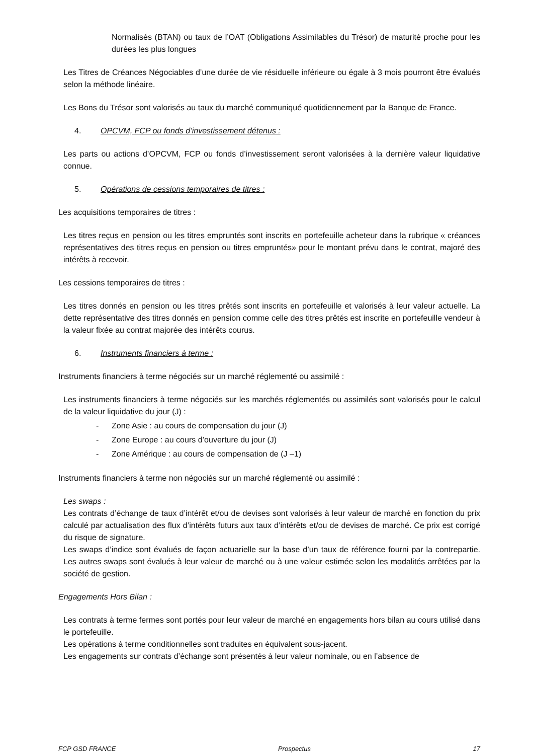Normalisés (BTAN) ou taux de l’OAT (Obligations Assimilables du Trésor) de maturité proche pour les durées les plus longues
Les Titres de Créances Négociables d’une durée de vie résiduelle inférieure ou égale à 3 mois pourront être évalués selon la méthode linéaire.
Les Bons du Trésor sont valorisés au taux du marché communiqué quotidiennement par la Banque de France.
4. OPCVM, FCP ou fonds d’investissement détenus :
Les parts ou actions d’OPCVM, FCP ou fonds d’investissement seront valorisées à la dernière valeur liquidative connue.
5. Opérations de cessions temporaires de titres :
Les acquisitions temporaires de titres :
Les titres reçus en pension ou les titres empruntés sont inscrits en portefeuille acheteur dans la rubrique « créances représentatives des titres reçus en pension ou titres empruntés» pour le montant prévu dans le contrat, majoré des intérêts à recevoir.
Les cessions temporaires de titres :
Les titres donnés en pension ou les titres prêtés sont inscrits en portefeuille et valorisés à leur valeur actuelle. La dette représentative des titres donnés en pension comme celle des titres prêtés est inscrite en portefeuille vendeur à la valeur fixée au contrat majorée des intérêts courus.
6. Instruments financiers à terme :
Instruments financiers à terme négociés sur un marché réglementé ou assimilé :
Les instruments financiers à terme négociés sur les marchés réglementés ou assimilés sont valorisés pour le calcul de la valeur liquidative du jour (J) :
- Zone Asie : au cours de compensation du jour (J)
- Zone Europe : au cours d’ouverture du jour (J)
- Zone Amérique : au cours de compensation de (J –1)
Instruments financiers à terme non négociés sur un marché réglementé ou assimilé :
Les swaps :
Les contrats d’échange de taux d’intérêt et/ou de devises sont valorisés à leur valeur de marché en fonction du prix calculé par actualisation des flux d’intérêts futurs aux taux d’intérêts et/ou de devises de marché. Ce prix est corrigé du risque de signature.
Les swaps d’indice sont évalués de façon actuarielle sur la base d’un taux de référence fourni par la contrepartie. Les autres swaps sont évalués à leur valeur de marché ou à une valeur estimée selon les modalités arrêtées par la société de gestion.
Engagements Hors Bilan :
Les contrats à terme fermes sont portés pour leur valeur de marché en engagements hors bilan au cours utilisé dans le portefeuille.
Les opérations à terme conditionnelles sont traduites en équivalent sous-jacent.
Les engagements sur contrats d’échange sont présentés à leur valeur nominale, ou en l’absence de
FCP GSD FRANCE Prospectus 17